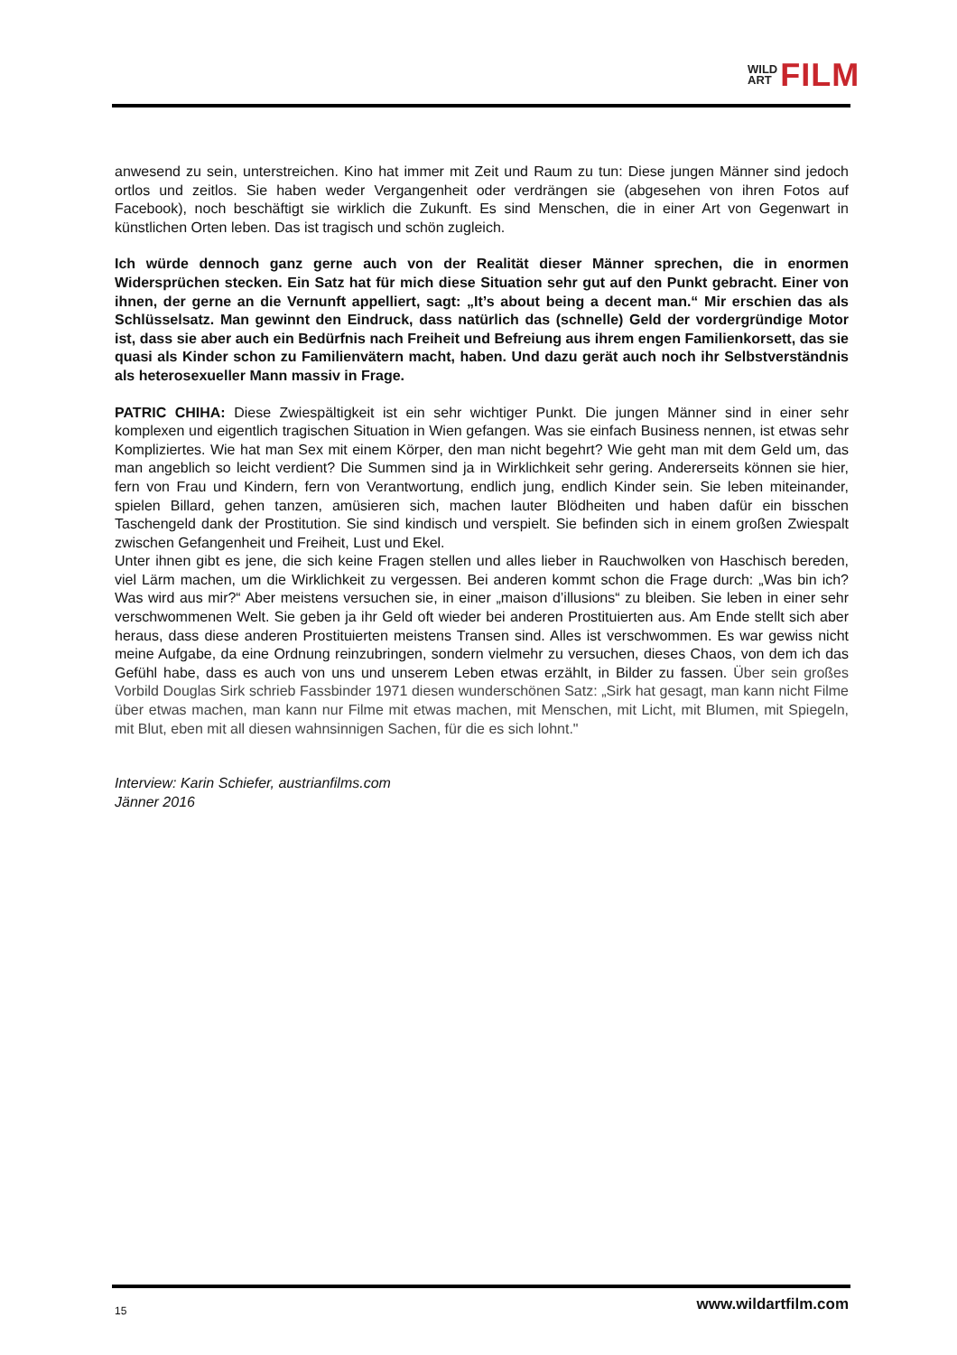WILD
ART
FILM
anwesend zu sein, unterstreichen. Kino hat immer mit Zeit und Raum zu tun: Diese jungen Männer sind jedoch ortlos und zeitlos. Sie haben weder Vergangenheit oder verdrängen sie (abgesehen von ihren Fotos auf Facebook), noch beschäftigt sie wirklich die Zukunft. Es sind Menschen, die in einer Art von Gegenwart in künstlichen Orten leben. Das ist tragisch und schön zugleich.
Ich würde dennoch ganz gerne auch von der Realität dieser Männer sprechen, die in enormen Widersprüchen stecken. Ein Satz hat für mich diese Situation sehr gut auf den Punkt gebracht. Einer von ihnen, der gerne an die Vernunft appelliert, sagt: „It’s about being a decent man.“ Mir erschien das als Schlüsselsatz. Man gewinnt den Eindruck, dass natürlich das (schnelle) Geld der vordergründige Motor ist, dass sie aber auch ein Bedürfnis nach Freiheit und Befreiung aus ihrem engen Familienkorsett, das sie quasi als Kinder schon zu Familienvätern macht, haben. Und dazu gerät auch noch ihr Selbstverständnis als heterosexueller Mann massiv in Frage.
PATRIC CHIHA: Diese Zwiespältigkeit ist ein sehr wichtiger Punkt. Die jungen Männer sind in einer sehr komplexen und eigentlich tragischen Situation in Wien gefangen. Was sie einfach Business nennen, ist etwas sehr Kompliziertes. Wie hat man Sex mit einem Körper, den man nicht begehrt? Wie geht man mit dem Geld um, das man angeblich so leicht verdient? Die Summen sind ja in Wirklichkeit sehr gering. Andererseits können sie hier, fern von Frau und Kindern, fern von Verantwortung, endlich jung, endlich Kinder sein. Sie leben miteinander, spielen Billard, gehen tanzen, amüsieren sich, machen lauter Blödheiten und haben dafür ein bisschen Taschengeld dank der Prostitution. Sie sind kindisch und verspielt. Sie befinden sich in einem großen Zwiespalt zwischen Gefangenheit und Freiheit, Lust und Ekel.
Unter ihnen gibt es jene, die sich keine Fragen stellen und alles lieber in Rauchwolken von Haschisch bereden, viel Lärm machen, um die Wirklichkeit zu vergessen. Bei anderen kommt schon die Frage durch: „Was bin ich? Was wird aus mir?“ Aber meistens versuchen sie, in einer „maison d’illusions“ zu bleiben. Sie leben in einer sehr verschwommenen Welt. Sie geben ja ihr Geld oft wieder bei anderen Prostituierten aus. Am Ende stellt sich aber heraus, dass diese anderen Prostituierten meistens Transen sind. Alles ist verschwommen. Es war gewiss nicht meine Aufgabe, da eine Ordnung reinzubringen, sondern vielmehr zu versuchen, dieses Chaos, von dem ich das Gefühl habe, dass es auch von uns und unserem Leben etwas erzählt, in Bilder zu fassen. Über sein großes Vorbild Douglas Sirk schrieb Fassbinder 1971 diesen wunderschönen Satz: „Sirk hat gesagt, man kann nicht Filme über etwas machen, man kann nur Filme mit etwas machen, mit Menschen, mit Licht, mit Blumen, mit Spiegeln, mit Blut, eben mit all diesen wahnsinnigen Sachen, für die es sich lohnt."
Interview: Karin Schiefer, austrianfilms.com
Jänner 2016
15 www.wildartfilm.com